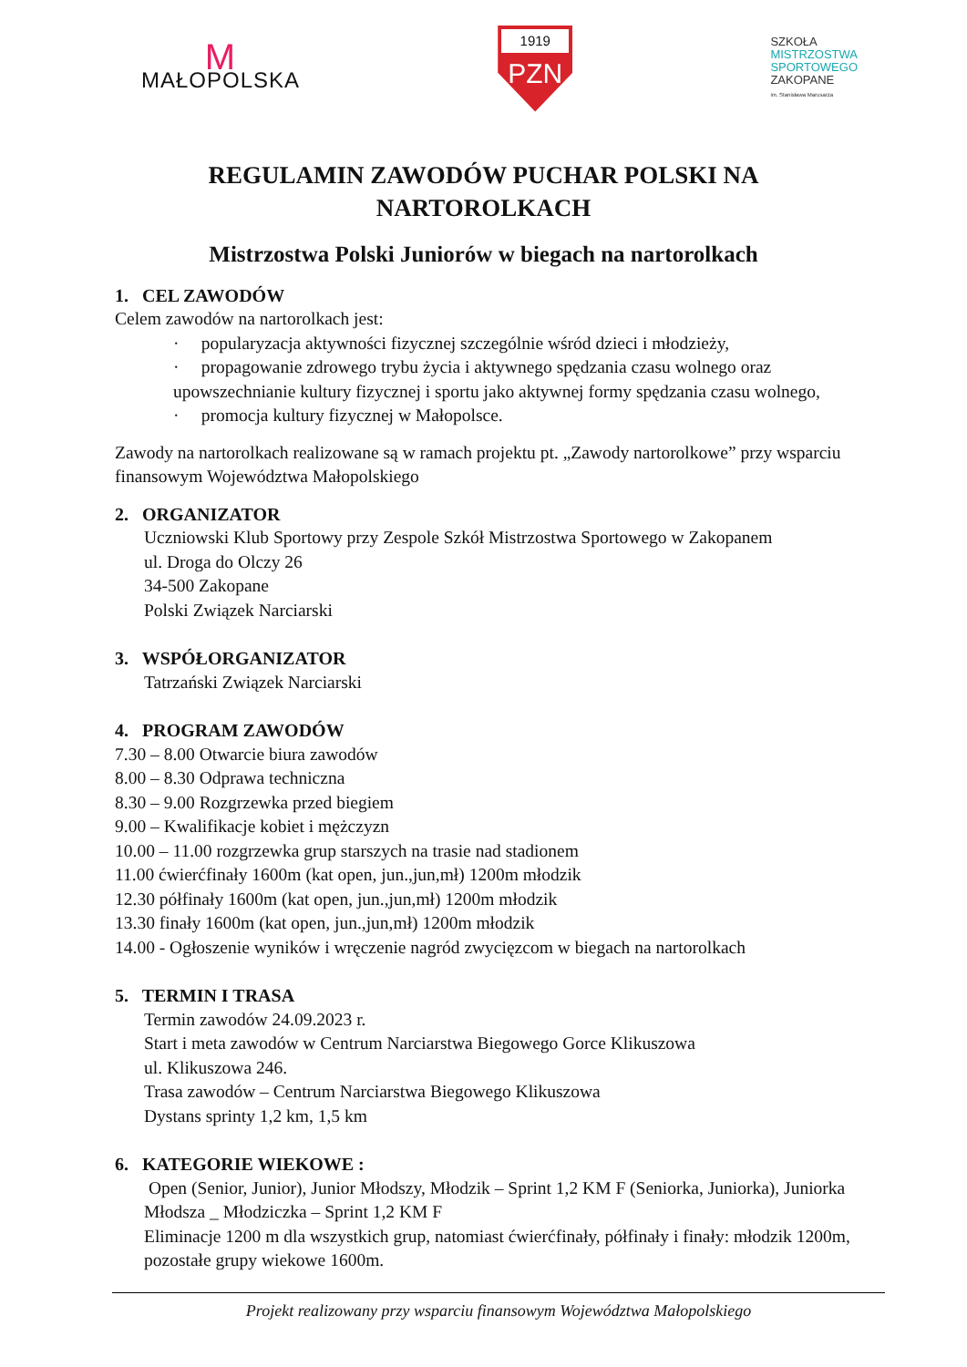M
MAŁOPOLSKA
1919
PZN
SZKOŁA
MISTRZOSTWA
SPORTOWEGO
ZAKOPANE
im. Stanisława Marusarza
REGULAMIN ZAWODÓW PUCHAR POLSKI NA
NARTOROLKACH
Mistrzostwa Polski Juniorów w biegach na nartorolkach
1. CEL ZAWODÓW
Celem zawodów na nartorolkach jest:
· popularyzacja aktywności fizycznej szczególnie wśród dzieci i młodzieży,
· propagowanie zdrowego trybu życia i aktywnego spędzania czasu wolnego oraz upowszechnianie kultury fizycznej i sportu jako aktywnej formy spędzania czasu wolnego,
· promocja kultury fizycznej w Małopolsce.
Zawody na nartorolkach realizowane są w ramach projektu pt. „Zawody nartorolkowe” przy wsparciu finansowym Województwa Małopolskiego
2. ORGANIZATOR
Uczniowski Klub Sportowy przy Zespole Szkół Mistrzostwa Sportowego w Zakopanem
ul. Droga do Olczy 26
34-500 Zakopane
Polski Związek Narciarski
3. WSPÓŁORGANIZATOR
Tatrzański Związek Narciarski
4. PROGRAM ZAWODÓW
7.30 – 8.00 Otwarcie biura zawodów
8.00 – 8.30 Odprawa techniczna
8.30 – 9.00 Rozgrzewka przed biegiem
9.00 – Kwalifikacje kobiet i mężczyzn
10.00 – 11.00 rozgrzewka grup starszych na trasie nad stadionem
11.00 ćwierćfinały 1600m (kat open, jun.,jun,mł) 1200m młodzik
12.30 półfinały 1600m (kat open, jun.,jun,mł) 1200m młodzik
13.30 finały 1600m (kat open, jun.,jun,mł) 1200m młodzik
14.00 - Ogłoszenie wyników i wręczenie nagród zwycięzcom w biegach na nartorolkach
5. TERMIN I TRASA
Termin zawodów 24.09.2023 r.
Start i meta zawodów w Centrum Narciarstwa Biegowego Gorce Klikuszowa
ul. Klikuszowa 246.
Trasa zawodów – Centrum Narciarstwa Biegowego Klikuszowa
Dystans sprinty 1,2 km, 1,5 km
6. KATEGORIE WIEKOWE :
Open (Senior, Junior), Junior Młodszy, Młodzik – Sprint 1,2 KM F (Seniorka, Juniorka), Juniorka Młodsza _ Młodziczka – Sprint 1,2 KM F
Eliminacje 1200 m dla wszystkich grup, natomiast ćwierćfinały, półfinały i finały: młodzik 1200m, pozostałe grupy wiekowe 1600m.
Projekt realizowany przy wsparciu finansowym Województwa Małopolskiego